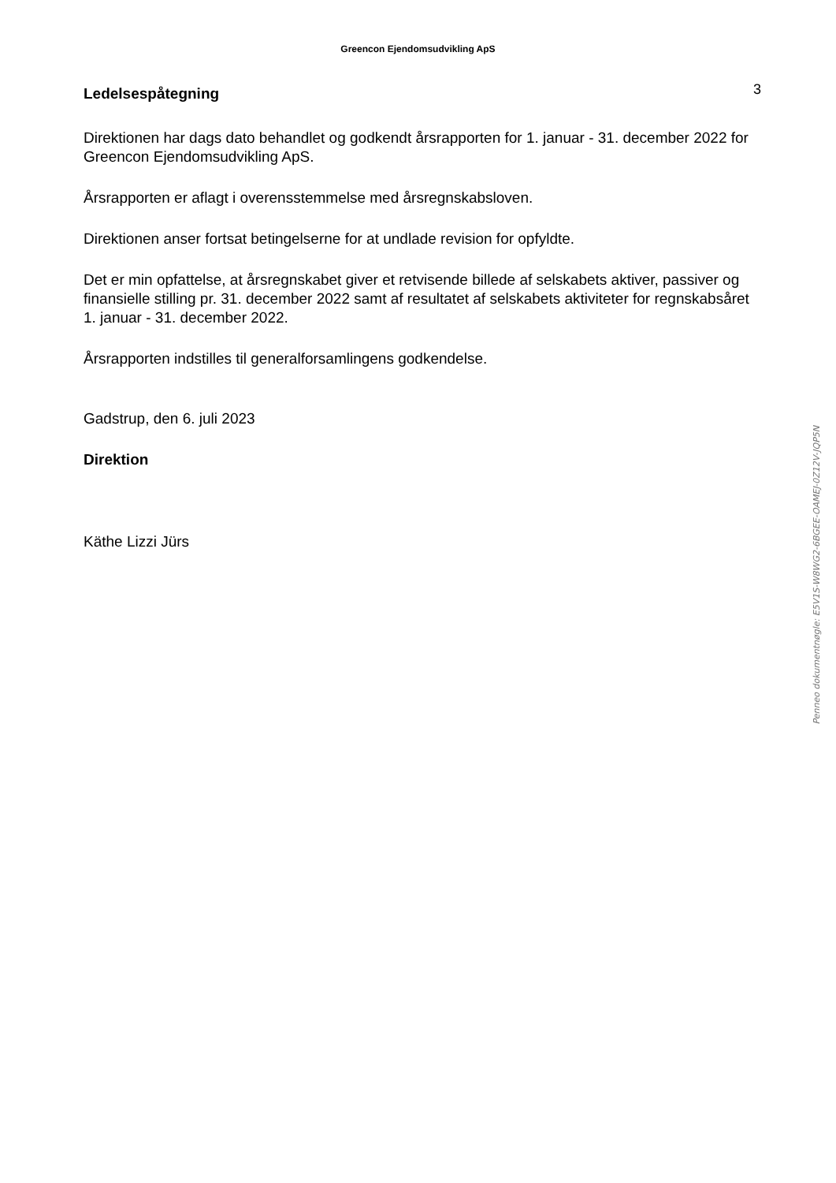Greencon Ejendomsudvikling ApS
Ledelsespåtegning
3
Direktionen har dags dato behandlet og godkendt årsrapporten for 1. januar - 31. december 2022 for Greencon Ejendomsudvikling ApS.
Årsrapporten er aflagt i overensstemmelse med årsregnskabsloven.
Direktionen anser fortsat betingelserne for at undlade revision for opfyldte.
Det er min opfattelse, at årsregnskabet giver et retvisende billede af selskabets aktiver, passiver og finansielle stilling pr. 31. december 2022 samt af resultatet af selskabets aktiviteter for regnskabsåret 1. januar - 31. december 2022.
Årsrapporten indstilles til generalforsamlingens godkendelse.
Gadstrup, den 6. juli 2023
Direktion
Käthe Lizzi Jürs
Penneo dokumentnøgle: E5V1S-W8WG2-6BGEE-OAMEJ-0Z12V-JQP5N